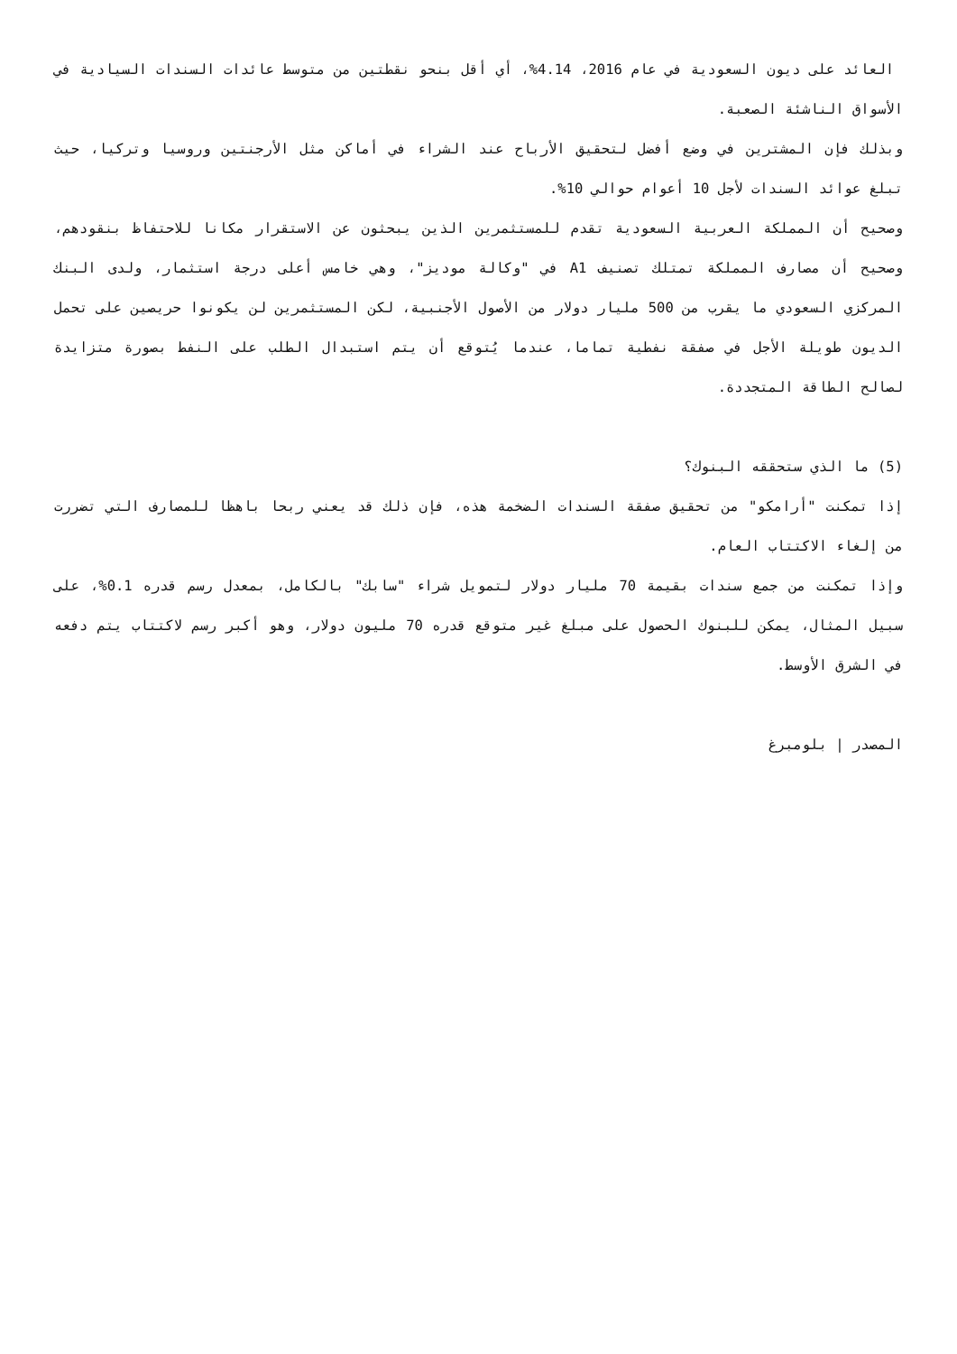العائد على ديون السعودية في عام 2016، 4.14%، أي أقل بنحو نقطتين من متوسط عائدات السندات السيادية في الأسواق الناشئة الصعبة.
وبذلك فإن المشترين في وضع أفضل لتحقيق الأرباح عند الشراء في أماكن مثل الأرجنتين وروسيا وتركيا، حيث تبلغ عوائد السندات لأجل 10 أعوام حوالي 10%.
وصحيح أن المملكة العربية السعودية تقدم للمستثمرين الذين يبحثون عن الاستقرار مكانا للاحتفاظ بنقودهم، وصحيح أن مصارف المملكة تمتلك تصنيف A1 في "وكالة موديز"، وهي خامس أعلى درجة استثمار، ولدى البنك المركزي السعودي ما يقرب من 500 مليار دولار من الأصول الأجنبية، لكن المستثمرين لن يكونوا حريصين على تحمل الديون طويلة الأجل في صفقة نفطية تماما، عندما يُتوقع أن يتم استبدال الطلب على النفط بصورة متزايدة لصالح الطاقة المتجددة.
(5) ما الذي ستحققه البنوك؟
إذا تمكنت "أرامكو" من تحقيق صفقة السندات الضخمة هذه، فإن ذلك قد يعني ربحا باهظا للمصارف التي تضررت من إلغاء الاكتتاب العام.
وإذا تمكنت من جمع سندات بقيمة 70 مليار دولار لتمويل شراء "سابك" بالكامل، بمعدل رسم قدره 0.1%، على سبيل المثال، يمكن للبنوك الحصول على مبلغ غير متوقع قدره 70 مليون دولار، وهو أكبر رسم لاكتتاب يتم دفعه في الشرق الأوسط.
المصدر | بلومبرغ